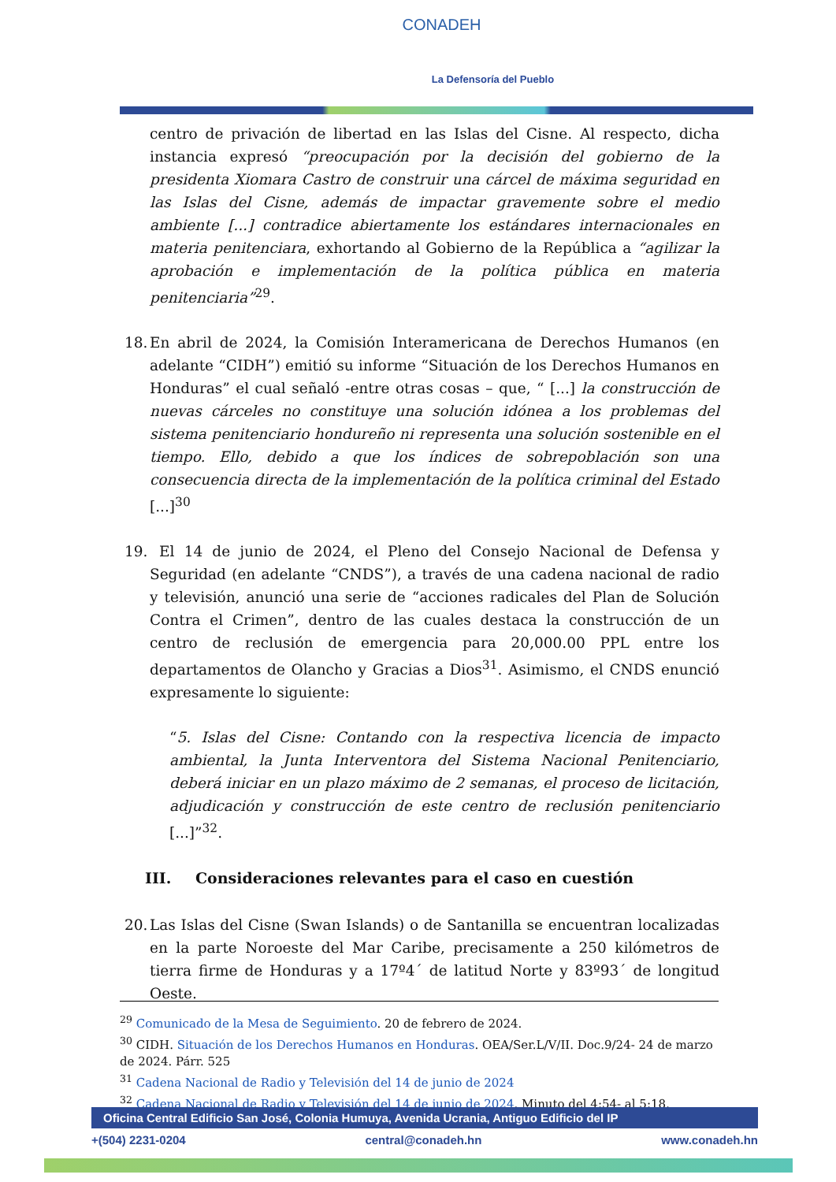CONADEH
La Defensoría del Pueblo
centro de privación de libertad en las Islas del Cisne. Al respecto, dicha instancia expresó “preocupación por la decisión del gobierno de la presidenta Xiomara Castro de construir una cárcel de máxima seguridad en las Islas del Cisne, además de impactar gravemente sobre el medio ambiente [...] contradice abiertamente los estándares internacionales en materia penitenciara, exhortando al Gobierno de la República a “agilizar la aprobación e implementación de la política pública en materia penitenciaria”<sup>29</sup>.
18. En abril de 2024, la Comisión Interamericana de Derechos Humanos (en adelante “CIDH”) emitió su informe “Situación de los Derechos Humanos en Honduras” el cual señaló -entre otras cosas – que, “ [...] la construcción de nuevas cárceles no constituye una solución idónea a los problemas del sistema penitenciario hondureño ni representa una solución sostenible en el tiempo. Ello, debido a que los índices de sobrepoblación son una consecuencia directa de la implementación de la política criminal del Estado [...]<sup>30</sup>
19. El 14 de junio de 2024, el Pleno del Consejo Nacional de Defensa y Seguridad (en adelante “CNDS”), a través de una cadena nacional de radio y televisión, anunció una serie de “acciones radicales del Plan de Solución Contra el Crimen”, dentro de las cuales destaca la construcción de un centro de reclusión de emergencia para 20,000.00 PPL entre los departamentos de Olancho y Gracias a Dios<sup>31</sup>. Asimismo, el CNDS enunció expresamente lo siguiente:
“5. Islas del Cisne: Contando con la respectiva licencia de impacto ambiental, la Junta Interventora del Sistema Nacional Penitenciario, deberá iniciar en un plazo máximo de 2 semanas, el proceso de licitación, adjudicación y construcción de este centro de reclusión penitenciario [...]”<sup>32</sup>.
III. Consideraciones relevantes para el caso en cuestión
20. Las Islas del Cisne (Swan Islands) o de Santanilla se encuentran localizadas en la parte Noroeste del Mar Caribe, precisamente a 250 kilómetros de tierra firme de Honduras y a 17º4´ de latitud Norte y 83º93´ de longitud Oeste.
<sup>29</sup> Comunicado de la Mesa de Seguimiento. 20 de febrero de 2024.
<sup>30</sup> CIDH. Situación de los Derechos Humanos en Honduras. OEA/Ser.L/V/II. Doc.9/24- 24 de marzo de 2024. Párr. 525
<sup>31</sup> Cadena Nacional de Radio y Televisión del 14 de junio de 2024
<sup>32</sup> Cadena Nacional de Radio y Televisión del 14 de junio de 2024. Minuto del 4:54- al 5:18,
Oficina Central Edificio San José, Colonia Humuya, Avenida Ucrania, Antiguo Edificio del IP
+(504) 2231-0204 central@conadeh.hn www.conadeh.hn